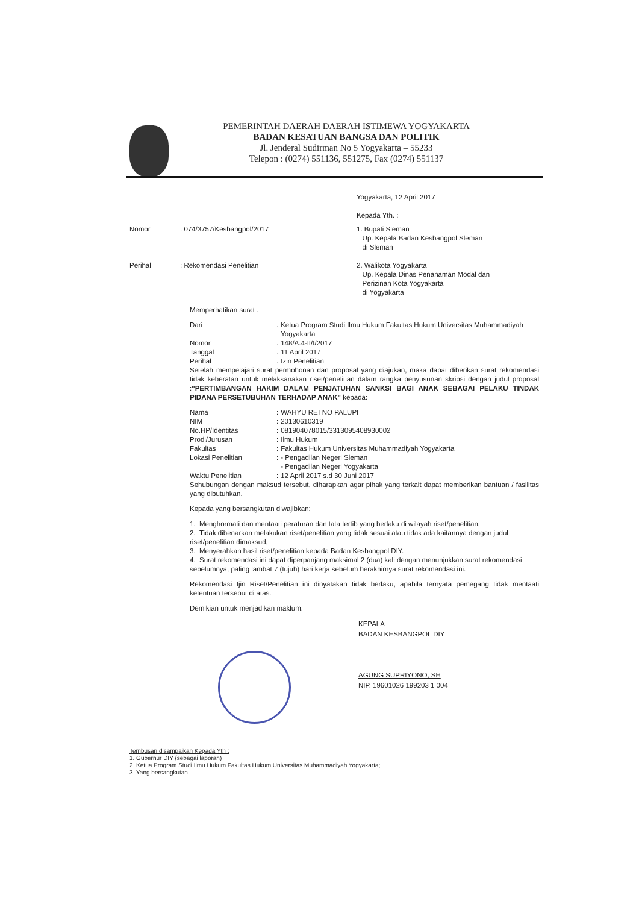PEMERINTAH DAERAH DAERAH ISTIMEWA YOGYAKARTA
BADAN KESATUAN BANGSA DAN POLITIK
Jl. Jenderal Sudirman No 5 Yogyakarta – 55233
Telepon : (0274) 551136, 551275, Fax (0274) 551137
Yogyakarta, 12 April 2017
Kepada Yth. :
| Nomor | : 074/3757/Kesbangpol/2017 |
| Perihal | : Rekomendasi Penelitian |
1. Bupati Sleman
Up. Kepala Badan Kesbangpol Sleman
di Sleman
2. Walikota Yogyakarta
Up. Kepala Dinas Penanaman Modal dan
Perizinan Kota Yogyakarta
di Yogyakarta
Memperhatikan surat :
| Dari | : | Ketua Program Studi Ilmu Hukum Fakultas Hukum Universitas Muhammadiyah Yogyakarta |
| Nomor | : | 148/A.4-II/I/2017 |
| Tanggal | : | 11 April 2017 |
| Perihal | : | Izin Penelitian |
Setelah mempelajari surat permohonan dan proposal yang diajukan, maka dapat diberikan surat rekomendasi tidak keberatan untuk melaksanakan riset/penelitian dalam rangka penyusunan skripsi dengan judul proposal :"PERTIMBANGAN HAKIM DALAM PENJATUHAN SANKSI BAGI ANAK SEBAGAI PELAKU TINDAK PIDANA PERSETUBUHAN TERHADAP ANAK" kepada:
| Nama | : | WAHYU RETNO PALUPI |
| NIM | : | 20130610319 |
| No.HP/Identitas | : | 081904078015/3313095408930002 |
| Prodi/Jurusan | : | Ilmu Hukum |
| Fakultas | : | Fakultas Hukum Universitas Muhammadiyah Yogyakarta |
| Lokasi Penelitian | : | - Pengadilan Negeri Sleman - Pengadilan Negeri Yogyakarta |
| Waktu Penelitian | : | 12 April 2017 s.d 30 Juni 2017 |
Sehubungan dengan maksud tersebut, diharapkan agar pihak yang terkait dapat memberikan bantuan / fasilitas yang dibutuhkan.
Kepada yang bersangkutan diwajibkan:
1. Menghormati dan mentaati peraturan dan tata tertib yang berlaku di wilayah riset/penelitian;
2. Tidak dibenarkan melakukan riset/penelitian yang tidak sesuai atau tidak ada kaitannya dengan judul riset/penelitian dimaksud;
3. Menyerahkan hasil riset/penelitian kepada Badan Kesbangpol DIY.
4. Surat rekomendasi ini dapat diperpanjang maksimal 2 (dua) kali dengan menunjukkan surat rekomendasi sebelumnya, paling lambat 7 (tujuh) hari kerja sebelum berakhirnya surat rekomendasi ini.
Rekomendasi Ijin Riset/Penelitian ini dinyatakan tidak berlaku, apabila ternyata pemegang tidak mentaati ketentuan tersebut di atas.
Demikian untuk menjadikan maklum.
KEPALA
BADAN KESBANGPOL DIY
AGUNG SUPRIYONO, SH
NIP. 19601026 199203 1 004
Tembusan disampaikan Kepada Yth :
1. Gubernur DIY (sebagai laporan)
2. Ketua Program Studi Ilmu Hukum Fakultas Hukum Universitas Muhammadiyah Yogyakarta;
3. Yang bersangkutan.